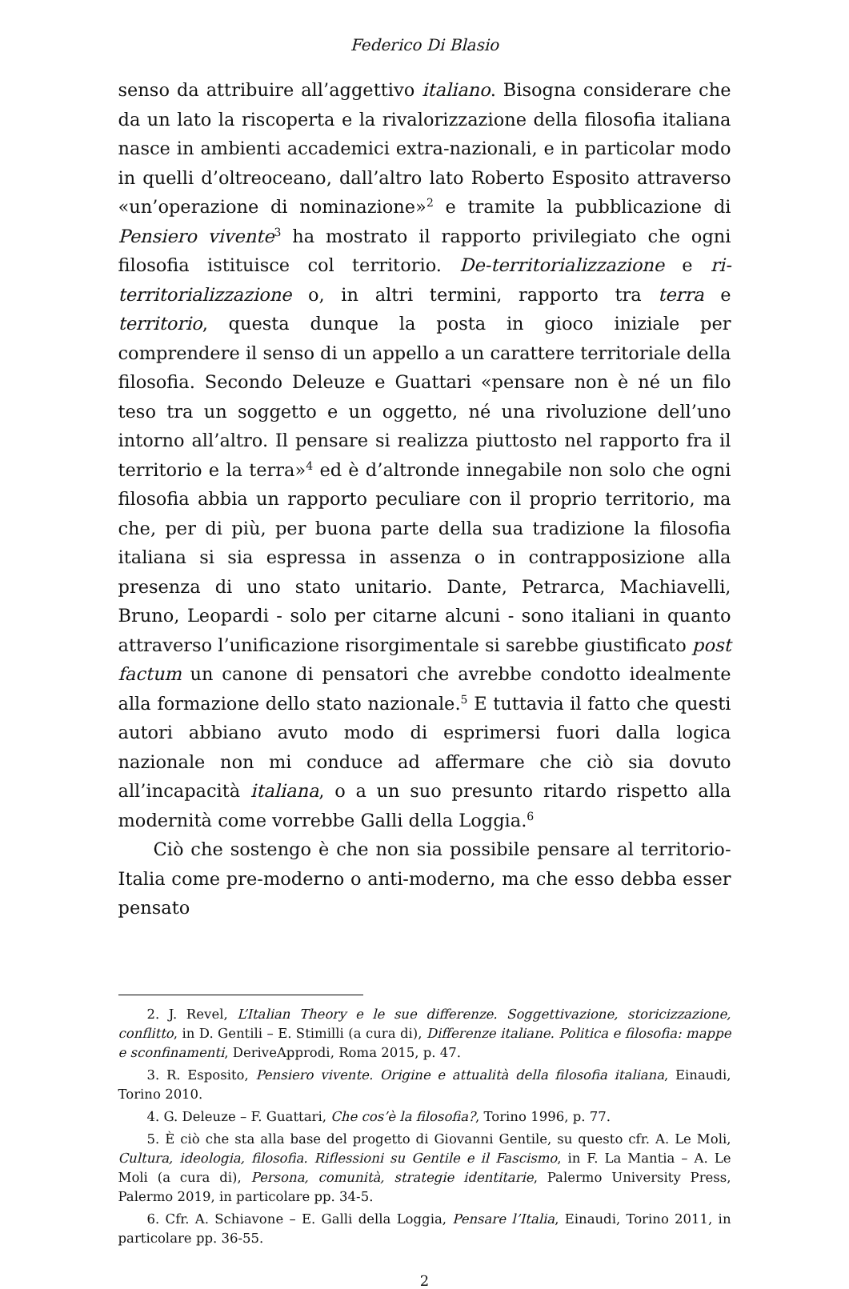Federico Di Blasio
senso da attribuire all’aggettivo italiano. Bisogna considerare che da un lato la riscoperta e la rivalorizzazione della filosofia italiana nasce in ambienti accademici extra-nazionali, e in particolar modo in quelli d’oltreoceano, dall’altro lato Roberto Esposito attraverso «un’operazione di nominazione»<sup>2</sup> e tramite la pubblicazione di Pensiero vivente<sup>3</sup> ha mostrato il rapporto privilegiato che ogni filosofia istituisce col territorio. De-territorializzazione e ri-territorializzazione o, in altri termini, rapporto tra terra e territorio, questa dunque la posta in gioco iniziale per comprendere il senso di un appello a un carattere territoriale della filosofia. Secondo Deleuze e Guattari «pensare non è né un filo teso tra un soggetto e un oggetto, né una rivoluzione dell’uno intorno all’altro. Il pensare si realizza piuttosto nel rapporto fra il territorio e la terra»<sup>4</sup> ed è d’altronde innegabile non solo che ogni filosofia abbia un rapporto peculiare con il proprio territorio, ma che, per di più, per buona parte della sua tradizione la filosofia italiana si sia espressa in assenza o in contrapposizione alla presenza di uno stato unitario. Dante, Petrarca, Machiavelli, Bruno, Leopardi - solo per citarne alcuni - sono italiani in quanto attraverso l’unificazione risorgimentale si sarebbe giustificato post factum un canone di pensatori che avrebbe condotto idealmente alla formazione dello stato nazionale.<sup>5</sup> E tuttavia il fatto che questi autori abbiano avuto modo di esprimersi fuori dalla logica nazionale non mi conduce ad affermare che ciò sia dovuto all’incapacità italiana, o a un suo presunto ritardo rispetto alla modernità come vorrebbe Galli della Loggia.<sup>6</sup>
Ciò che sostengo è che non sia possibile pensare al territorio-Italia come pre-moderno o anti-moderno, ma che esso debba esser pensato
2. J. Revel, L’Italian Theory e le sue differenze. Soggettivazione, storicizzazione, conflitto, in D. Gentili – E. Stimilli (a cura di), Differenze italiane. Politica e filosofia: mappe e sconfinamenti, DeriveApprodi, Roma 2015, p. 47.
3. R. Esposito, Pensiero vivente. Origine e attualità della filosofia italiana, Einaudi, Torino 2010.
4. G. Deleuze – F. Guattari, Che cos’è la filosofia?, Torino 1996, p. 77.
5. È ciò che sta alla base del progetto di Giovanni Gentile, su questo cfr. A. Le Moli, Cultura, ideologia, filosofia. Riflessioni su Gentile e il Fascismo, in F. La Mantia – A. Le Moli (a cura di), Persona, comunità, strategie identitarie, Palermo University Press, Palermo 2019, in particolare pp. 34-5.
6. Cfr. A. Schiavone – E. Galli della Loggia, Pensare l’Italia, Einaudi, Torino 2011, in particolare pp. 36-55.
2